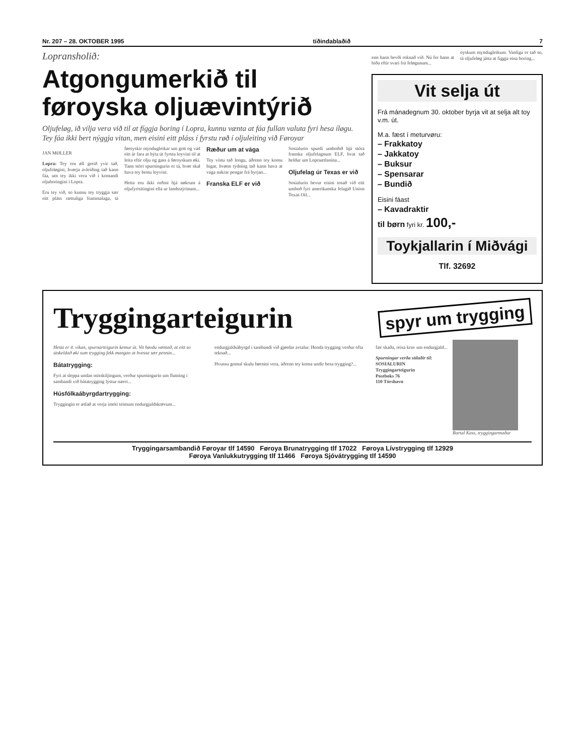Nr. 207 – 28. OKTOBER 1995 tíðindablaðið 7
Lopransholið:
Atgongumerkið til føroyska oljuævintýrið
Oljufeløg, ið vilja vera við til at fíggja boring í Lopra, kunnu vænta at fáa fullan valuta fyri hesa íløgu. Tey fáa ikki bert nýggja vitan, men eisini eitt pláss í fyrstu røð í oljuleiting við Føroyar
JAN MØLLER
Lopra: Tey eru øll greið yvir tað, oljufeløgini, hvørja avleiðing tað kann fáa, um tey ikki vera við í komandi oljuboringini í Lopra.
Eru tey við, so kunnu tey tryggja sær eitt pláss rættuliga frammalaga, tá føroyskir myndugleikar um gott og væl eitt ár fara at býta út fyrstu loyvini til at leita eftir olju og gass á føroyskum øki. Tann stóri spurningurin er tá, hvør skal hava tey bestu loyvini.
Hetta eru ikki orðini hjá nøkrum á oljufyrisitingini ella ur landsstýrinum...
Ræður um at vága
Tey vistu tað longu, áðrenn tey komu higar, hvønn týdning tað kann hava at vága nakrar pengar frá byrjan...
Franska ELF er við
Sosialurin spurdi umboðið hjá stóra franska oljufelagnum ELF, hvat tað heldur um Lopraætlanina...
Oljufelag úr Texas er við
Sosialurin hevur eisini tosað við eitt umboð fyri amerikanska felagið Union Texas Oil...
enn hann hevði roknað við. Nú fer hann at bíða eftir svari frá feløgunum...
oyskum myndugleikum. Vanliga er tað so, tá oljufeløg játta at fíggja eina boring...
Vit selja út
Frá mánadegnum 30. oktober byrja vit at selja alt toy v.m. út.
M.a. fæst í meturvøru:
– Frakkatoy
– Jakkatoy
– Buksur
– Spensarar
– Bundið
Eisini fáast
– Kavadraktir
til børn fyri kr. 100,-
Toykjallarin í Miðvági
Tlf. 32692
Tryggingarteigurin
spyr um trygging
Hetta er 4. vikan, spurnarteigurin kemur út. Vit høvdu væntað, at eitt so útskeldað øki sum trygging fekk mangan at hvessa sær pennin...
Bátatrygging:
Fyri at sleppa undan misskiljingum, verður spurningurin um flutning í sambandi við bátatrygging lýstur nærri...
Húsfólkaábyrgdartrygging:
Tryggingin er ætlað at verja ímóti teimum endurgjaldskrøvum...
endurgjaldsábyrgd í sambandi við gjørdar avtalur. Henda trygging verður ofta teknað...
Hvussu gomul skulu børnini vera, áðrenn tey koma undir hesa trygging?...
fær skaða, reisa krav um endurgjald...
Spurningar verða stílaðir til:
SOSIALURIN
Tryggingarteigurin
Postboks 76
110 Tórshavn
Bartal Kass, tryggingarmaður
Tryggingarsambandið Føroyar tlf 14590 Føroya Brunatrygging tlf 17022 Føroya Lívstrygging tlf 12929
Føroya Vanlukkutrygging tlf 11466 Føroya Sjóvátrygging tlf 14590